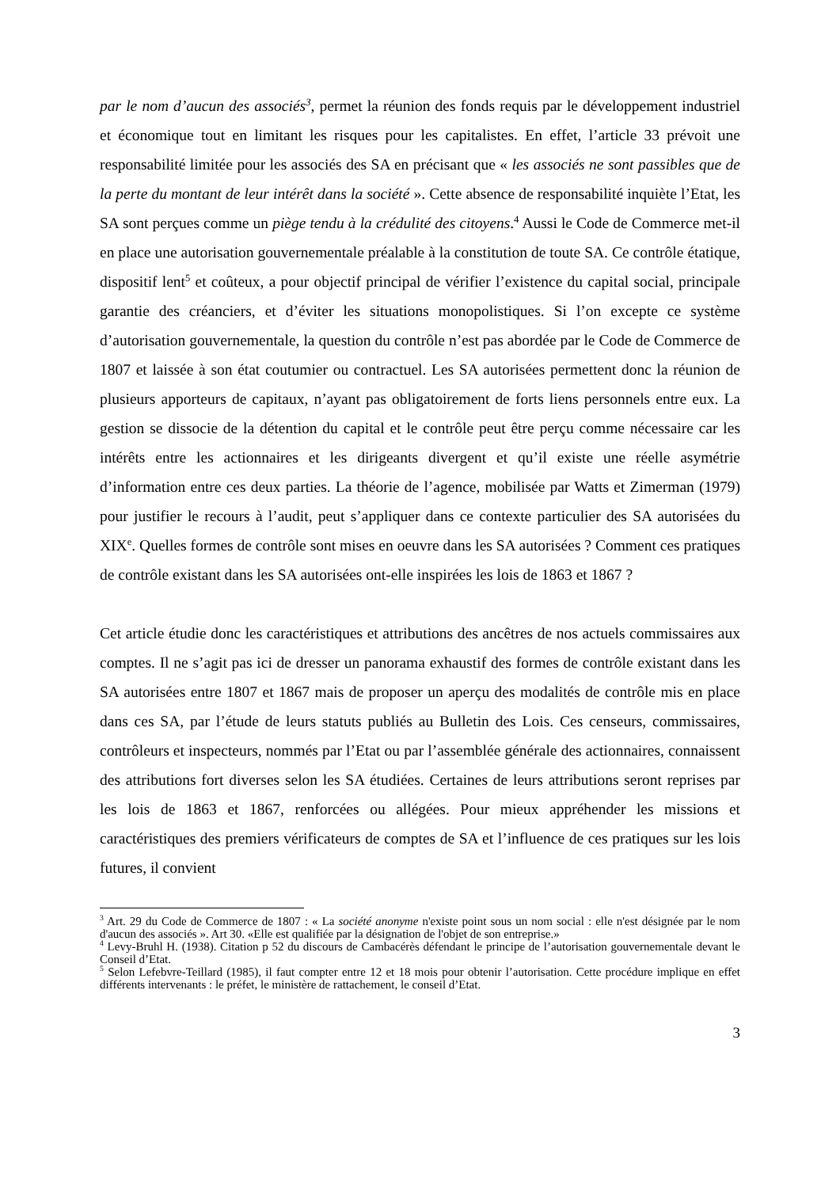par le nom d’aucun des associés<sup>3</sup>, permet la réunion des fonds requis par le développement industriel et économique tout en limitant les risques pour les capitalistes. En effet, l’article 33 prévoit une responsabilité limitée pour les associés des SA en précisant que « les associés ne sont passibles que de la perte du montant de leur intérêt dans la société ». Cette absence de responsabilité inquiète l’Etat, les SA sont perçues comme un piège tendu à la crédulité des citoyens.<sup>4</sup> Aussi le Code de Commerce met-il en place une autorisation gouvernementale préalable à la constitution de toute SA. Ce contrôle étatique, dispositif lent<sup>5</sup> et coûteux, a pour objectif principal de vérifier l’existence du capital social, principale garantie des créanciers, et d’éviter les situations monopolistiques. Si l’on excepte ce système d’autorisation gouvernementale, la question du contrôle n’est pas abordée par le Code de Commerce de 1807 et laissée à son état coutumier ou contractuel. Les SA autorisées permettent donc la réunion de plusieurs apporteurs de capitaux, n’ayant pas obligatoirement de forts liens personnels entre eux. La gestion se dissocie de la détention du capital et le contrôle peut être perçu comme nécessaire car les intérêts entre les actionnaires et les dirigeants divergent et qu’il existe une réelle asymétrie d’information entre ces deux parties. La théorie de l’agence, mobilisée par Watts et Zimerman (1979) pour justifier le recours à l’audit, peut s’appliquer dans ce contexte particulier des SA autorisées du XIX<sup>e</sup>. Quelles formes de contrôle sont mises en oeuvre dans les SA autorisées ? Comment ces pratiques de contrôle existant dans les SA autorisées ont-elle inspirées les lois de 1863 et 1867 ?
Cet article étudie donc les caractéristiques et attributions des ancêtres de nos actuels commissaires aux comptes. Il ne s’agit pas ici de dresser un panorama exhaustif des formes de contrôle existant dans les SA autorisées entre 1807 et 1867 mais de proposer un aperçu des modalités de contrôle mis en place dans ces SA, par l’étude de leurs statuts publiés au Bulletin des Lois. Ces censeurs, commissaires, contrôleurs et inspecteurs, nommés par l’Etat ou par l’assemblée générale des actionnaires, connaissent des attributions fort diverses selon les SA étudiées. Certaines de leurs attributions seront reprises par les lois de 1863 et 1867, renforcées ou allégées. Pour mieux appréhender les missions et caractéristiques des premiers vérificateurs de comptes de SA et l’influence de ces pratiques sur les lois futures, il convient
<sup>3</sup> Art. 29 du Code de Commerce de 1807 : « La société anonyme n'existe point sous un nom social : elle n'est désignée par le nom d'aucun des associés ». Art 30. «Elle est qualifiée par la désignation de l'objet de son entreprise.»
<sup>4</sup> Levy-Bruhl H. (1938). Citation p 52 du discours de Cambacérès défendant le principe de l’autorisation gouvernementale devant le Conseil d’Etat.
<sup>5</sup> Selon Lefebvre-Teillard (1985), il faut compter entre 12 et 18 mois pour obtenir l’autorisation. Cette procédure implique en effet différents intervenants : le préfet, le ministère de rattachement, le conseil d’Etat.
3